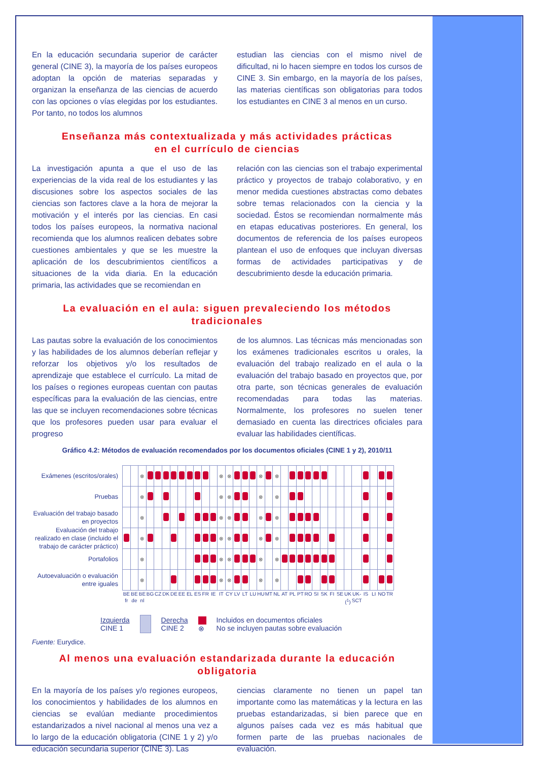En la educación secundaria superior de carácter general (CINE 3), la mayoría de los países europeos adoptan la opción de materias separadas y organizan la enseñanza de las ciencias de acuerdo con las opciones o vías elegidas por los estudiantes. Por tanto, no todos los alumnos
estudian las ciencias con el mismo nivel de dificultad, ni lo hacen siempre en todos los cursos de CINE 3. Sin embargo, en la mayoría de los países, las materias científicas son obligatorias para todos los estudiantes en CINE 3 al menos en un curso.
Enseñanza más contextualizada y más actividades prácticas
en el currículo de ciencias
La investigación apunta a que el uso de las experiencias de la vida real de los estudiantes y las discusiones sobre los aspectos sociales de las ciencias son factores clave a la hora de mejorar la motivación y el interés por las ciencias. En casi todos los países europeos, la normativa nacional recomienda que los alumnos realicen debates sobre cuestiones ambientales y que se les muestre la aplicación de los descubrimientos científicos a situaciones de la vida diaria. En la educación primaria, las actividades que se recomiendan en
relación con las ciencias son el trabajo experimental práctico y proyectos de trabajo colaborativo, y en menor medida cuestiones abstractas como debates sobre temas relacionados con la ciencia y la sociedad. Éstos se recomiendan normalmente más en etapas educativas posteriores. En general, los documentos de referencia de los países europeos plantean el uso de enfoques que incluyan diversas formas de actividades participativas y de descubrimiento desde la educación primaria.
La evaluación en el aula: siguen prevaleciendo los métodos tradicionales
Las pautas sobre la evaluación de los conocimientos y las habilidades de los alumnos deberían reflejar y reforzar los objetivos y/o los resultados de aprendizaje que establece el currículo. La mitad de los países o regiones europeas cuentan con pautas específicas para la evaluación de las ciencias, entre las que se incluyen recomendaciones sobre técnicas que los profesores pueden usar para evaluar el progreso
de los alumnos. Las técnicas más mencionadas son los exámenes tradicionales escritos u orales, la evaluación del trabajo realizado en el aula o la evaluación del trabajo basado en proyectos que, por otra parte, son técnicas generales de evaluación recomendadas para todas las materias. Normalmente, los profesores no suelen tener demasiado en cuenta las directrices oficiales para evaluar las habilidades científicas.
Gráfico 4.2: Métodos de evaluación recomendados por los documentos oficiales (CINE 1 y 2), 2010/11
Exámenes (escritos/orales)
Pruebas
Evaluación del trabajo basado en proyectos
Evaluación del trabajo realizado en clase (incluido el trabajo de carácter práctico)
Portafolios
Autoevaluación o evaluación entre iguales
| | | ⊗ | | | | | | | | | | ⊗ | ⊗ | | | | ⊗ | | ⊗ | | | | | | | | | | | | | | |
| | | ⊗ | | | | | | | | | | ⊗ | ⊗ | | | | ⊗ | | ⊗ | | | | | | | | | | | | | | |
| | | ⊗ | | | | | | | | | | ⊗ | ⊗ | | | | ⊗ | | ⊗ | | | | | | | | | | | | | | |
| | | ⊗ | | | | | | | | | | ⊗ | ⊗ | | | | ⊗ | | ⊗ | | | | | | | | | | | | | | |
| | | ⊗ | | | | | | | | | | ⊗ | ⊗ | | | | ⊗ | | ⊗ | | | | | | | | | | | | | | |
| | | ⊗ | | | | | | | | | | ⊗ | ⊗ | | | | ⊗ | | ⊗ | | | | | | | | | | | | | | |
| BE fr | BE de | BE nl | BG | CZ | DK | DE | EE | EL | ES | FR | IE | IT | CY | LV | LT | LU | HU | MT | NL | AT | PL | PT | RO | SI | SK | FI | SE | UK (<sup>1</sup>) | UK-SCT | IS | LI | NO | TR |
Izquierda
CINE 1
Derecha
CINE 2
⊗
Incluidos en documentos oficiales
No se incluyen pautas sobre evaluación
Fuente: Eurydice.
Al menos una evaluación estandarizada durante la educación obligatoria
En la mayoría de los países y/o regiones europeos, los conocimientos y habilidades de los alumnos en ciencias se evalúan mediante procedimientos estandarizados a nivel nacional al menos una vez a lo largo de la educación obligatoria (CINE 1 y 2) y/o educación secundaria superior (CINE 3). Las
ciencias claramente no tienen un papel tan importante como las matemáticas y la lectura en las pruebas estandarizadas, si bien parece que en algunos países cada vez es más habitual que formen parte de las pruebas nacionales de evaluación.